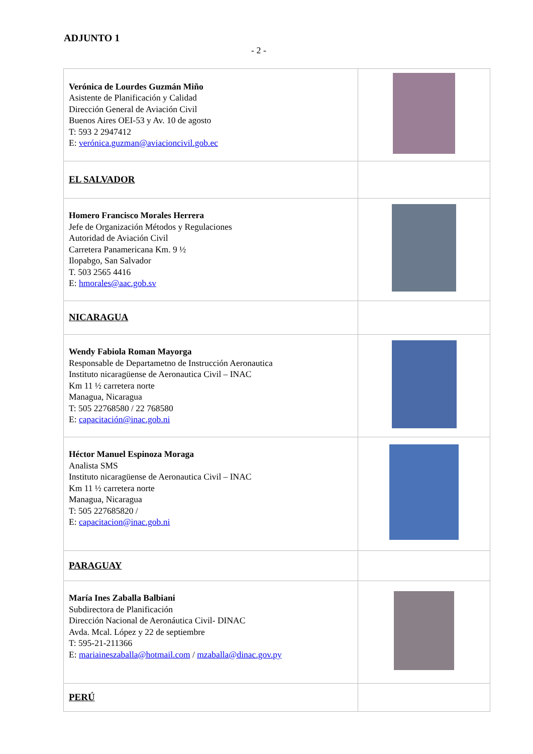ADJUNTO 1
- 2 -
| Verónica de Lourdes Guzmán Miño Asistente de Planificación y Calidad Dirección General de Aviación Civil Buenos Aires OEI-53 y Av. 10 de agosto T: 593 2 2947412 E: verónica.guzman@aviacioncivil.gob.ec | |
| EL SALVADOR | |
| Homero Francisco Morales Herrera Jefe de Organización Métodos y Regulaciones Autoridad de Aviación Civil Carretera Panamericana Km. 9 ½ Ilopabgo, San Salvador T. 503 2565 4416 E: hmorales@aac.gob.sv | |
| NICARAGUA | |
| Wendy Fabiola Roman Mayorga Responsable de Departametno de Instrucción Aeronautica Instituto nicaragüense de Aeronautica Civil – INAC Km 11 ½ carretera norte Managua, Nicaragua T: 505 22768580 / 22 768580 E: capacitación@inac.gob.ni | |
| Héctor Manuel Espinoza Moraga Analista SMS Instituto nicaragüense de Aeronautica Civil – INAC Km 11 ½ carretera norte Managua, Nicaragua T: 505 227685820 / E: capacitacion@inac.gob.ni | |
| PARAGUAY | |
| María Ines Zaballa Balbiani Subdirectora de Planificación Dirección Nacional de Aeronáutica Civil- DINAC Avda. Mcal. López y 22 de septiembre T: 595-21-211366 E: mariaineszaballa@hotmail.com / mzaballa@dinac.gov.py | |
| PERÚ | |